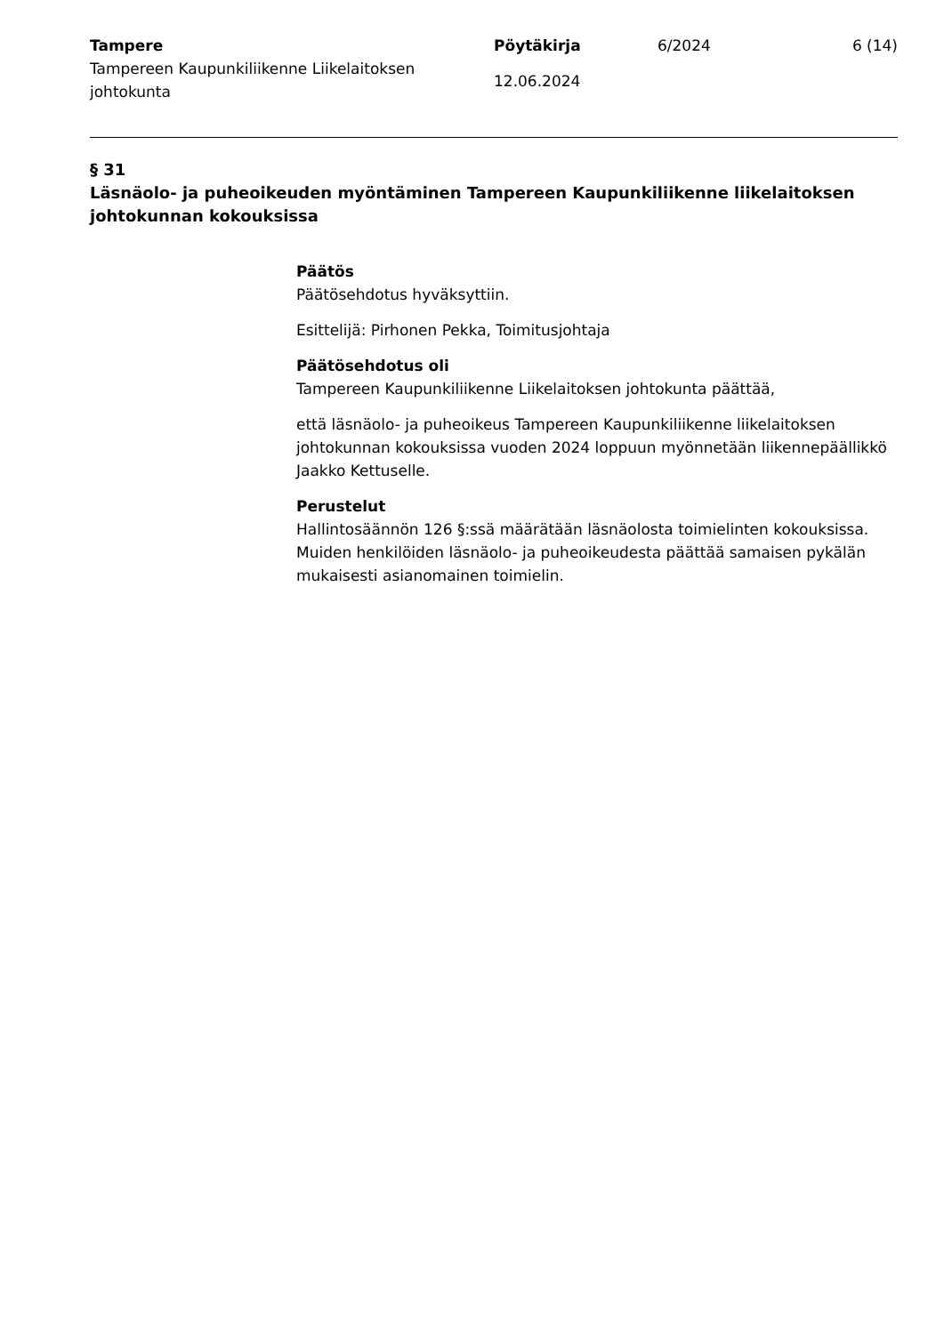Tampere
Tampereen Kaupunkiliikenne Liikelaitoksen johtokunta
Pöytäkirja
12.06.2024
6/2024 6 (14)
§ 31
Läsnäolo- ja puheoikeuden myöntäminen Tampereen Kaupunkiliikenne liikelaitoksen johtokunnan kokouksissa
Päätös
Päätösehdotus hyväksyttiin.
Esittelijä: Pirhonen Pekka, Toimitusjohtaja
Päätösehdotus oli
Tampereen Kaupunkiliikenne Liikelaitoksen johtokunta päättää,
että läsnäolo- ja puheoikeus Tampereen Kaupunkiliikenne liikelaitoksen johtokunnan kokouksissa vuoden 2024 loppuun myönnetään liikennepäällikkö Jaakko Kettuselle.
Perustelut
Hallintosäännön 126 §:ssä määrätään läsnäolosta toimielinten kokouksissa. Muiden henkilöiden läsnäolo- ja puheoikeudesta päättää samaisen pykälän mukaisesti asianomainen toimielin.